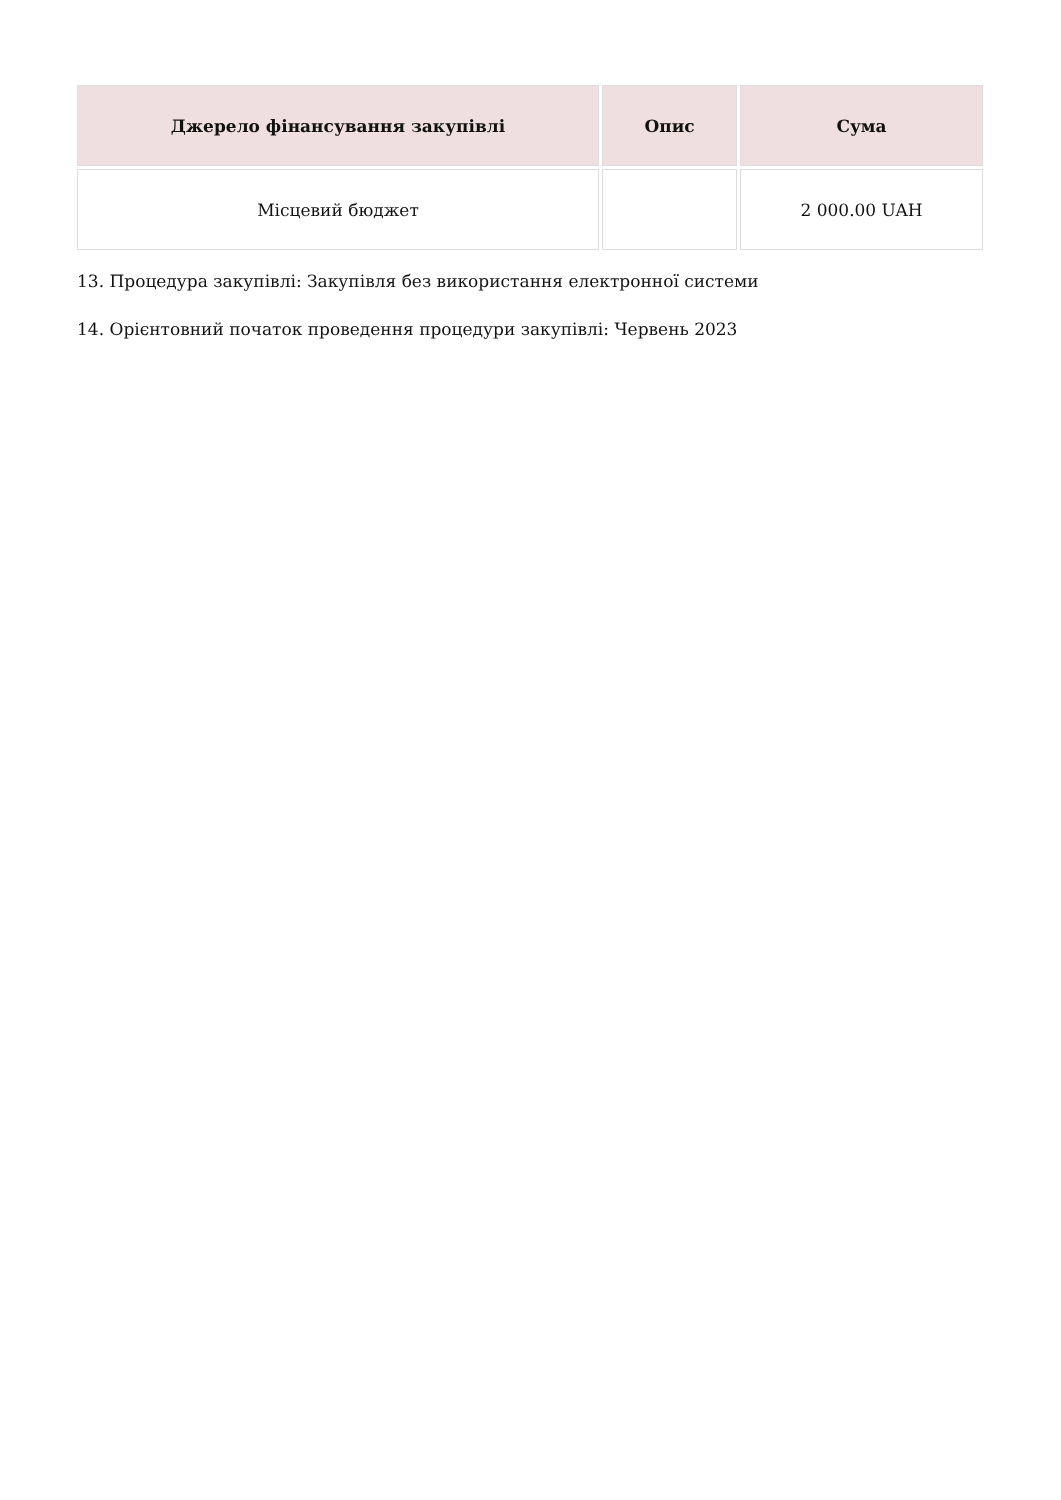| Джерело фінансування закупівлі | Опис | Сума |
| --- | --- | --- |
| Місцевий бюджет | | 2 000.00 UAH |
13. Процедура закупівлі: Закупівля без використання електронної системи
14. Орієнтовний початок проведення процедури закупівлі: Червень 2023